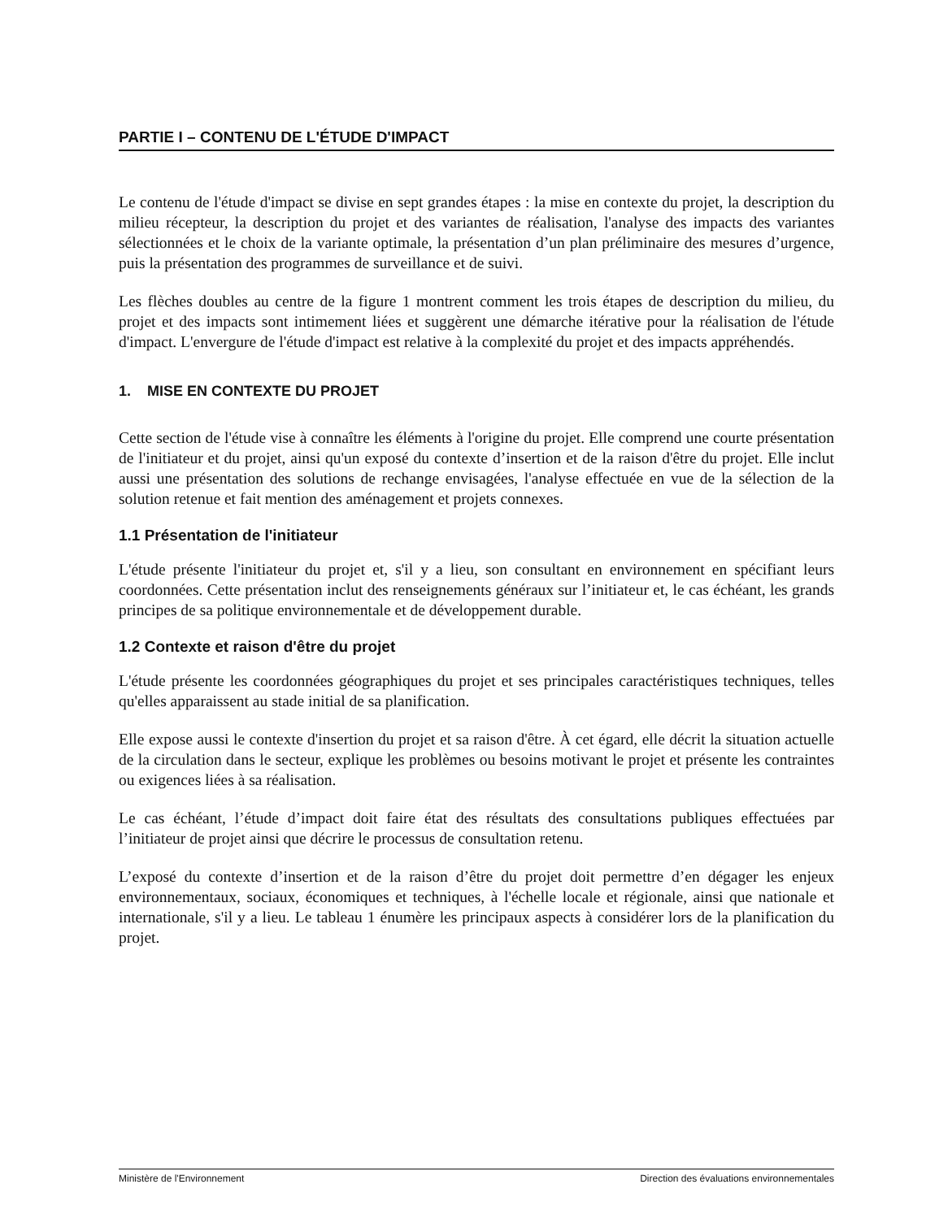PARTIE I – CONTENU DE L'ÉTUDE D'IMPACT
Le contenu de l'étude d'impact se divise en sept grandes étapes : la mise en contexte du projet, la description du milieu récepteur, la description du projet et des variantes de réalisation, l'analyse des impacts des variantes sélectionnées et le choix de la variante optimale, la présentation d’un plan préliminaire des mesures d’urgence, puis la présentation des programmes de surveillance et de suivi.
Les flèches doubles au centre de la figure 1 montrent comment les trois étapes de description du milieu, du projet et des impacts sont intimement liées et suggèrent une démarche itérative pour la réalisation de l'étude d'impact. L'envergure de l'étude d'impact est relative à la complexité du projet et des impacts appréhendés.
1. MISE EN CONTEXTE DU PROJET
Cette section de l'étude vise à connaître les éléments à l'origine du projet. Elle comprend une courte présentation de l'initiateur et du projet, ainsi qu'un exposé du contexte d’insertion et de la raison d'être du projet. Elle inclut aussi une présentation des solutions de rechange envisagées, l'analyse effectuée en vue de la sélection de la solution retenue et fait mention des aménagement et projets connexes.
1.1 Présentation de l'initiateur
L'étude présente l'initiateur du projet et, s'il y a lieu, son consultant en environnement en spécifiant leurs coordonnées. Cette présentation inclut des renseignements généraux sur l’initiateur et, le cas échéant, les grands principes de sa politique environnementale et de développement durable.
1.2 Contexte et raison d'être du projet
L'étude présente les coordonnées géographiques du projet et ses principales caractéristiques techniques, telles qu'elles apparaissent au stade initial de sa planification.
Elle expose aussi le contexte d'insertion du projet et sa raison d'être. À cet égard, elle décrit la situation actuelle de la circulation dans le secteur, explique les problèmes ou besoins motivant le projet et présente les contraintes ou exigences liées à sa réalisation.
Le cas échéant, l’étude d’impact doit faire état des résultats des consultations publiques effectuées par l’initiateur de projet ainsi que décrire le processus de consultation retenu.
L’exposé du contexte d’insertion et de la raison d’être du projet doit permettre d’en dégager les enjeux environnementaux, sociaux, économiques et techniques, à l'échelle locale et régionale, ainsi que nationale et internationale, s'il y a lieu. Le tableau 1 énumère les principaux aspects à considérer lors de la planification du projet.
Ministère de l'Environnement Direction des évaluations environnementales